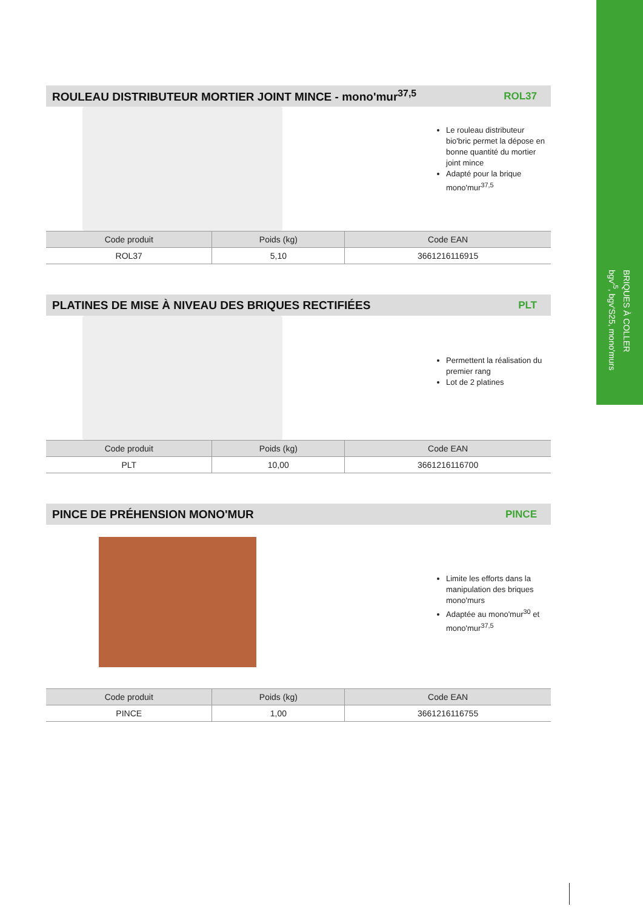BRIQUES À COLLER
bgv'<sup>5</sup>, bgv'S25, mono'murs
ROULEAU DISTRIBUTEUR MORTIER JOINT MINCE - mono'mur<sup>37,5</sup>
ROL37
Le rouleau distributeur bio'bric permet la dépose en bonne quantité du mortier joint mince
Adapté pour la brique mono'mur<sup>37,5</sup>
| Code produit | Poids (kg) | Code EAN |
| --- | --- | --- |
| ROL37 | 5,10 | 3661216116915 |
PLATINES DE MISE À NIVEAU DES BRIQUES RECTIFIÉES
PLT
Permettent la réalisation du premier rang
Lot de 2 platines
| Code produit | Poids (kg) | Code EAN |
| --- | --- | --- |
| PLT | 10,00 | 3661216116700 |
PINCE DE PRÉHENSION MONO'MUR PINCE
Limite les efforts dans la manipulation des briques mono'murs
Adaptée au mono'mur<sup>30</sup> et mono'mur<sup>37,5</sup>
| Code produit | Poids (kg) | Code EAN |
| --- | --- | --- |
| PINCE | 1,00 | 3661216116755 |